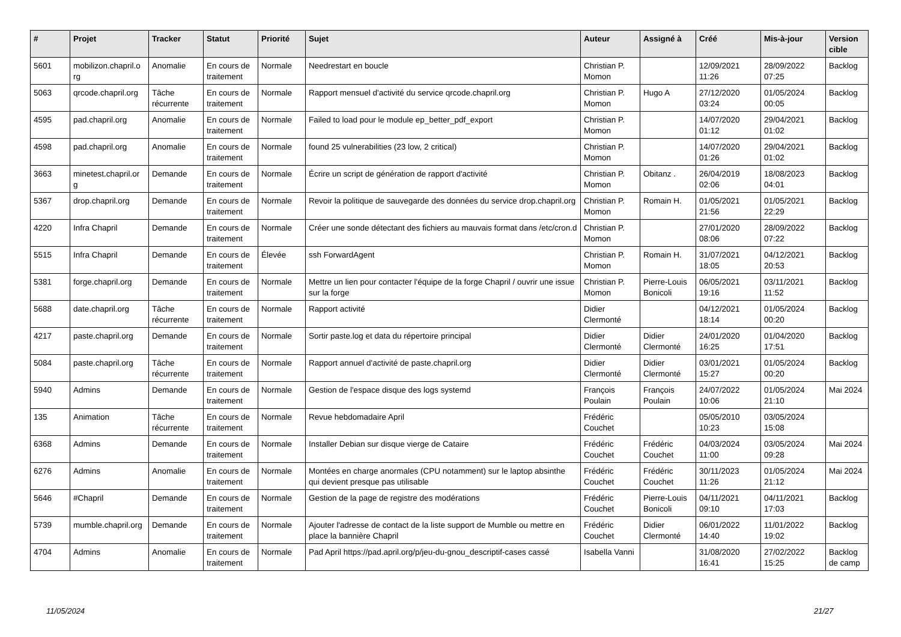| # | Projet | Tracker | Statut | Priorité | Sujet | Auteur | Assigné à | Créé | Mis-à-jour | Version cible |
| --- | --- | --- | --- | --- | --- | --- | --- | --- | --- | --- |
| 5601 | mobilizon.chapril.o rg | Anomalie | En cours de traitement | Normale | Needrestart en boucle | Christian P. Momon | | 12/09/2021 11:26 | 28/09/2022 07:25 | Backlog |
| 5063 | qrcode.chapril.org | Tâche récurrente | En cours de traitement | Normale | Rapport mensuel d'activité du service qrcode.chapril.org | Christian P. Momon | Hugo A | 27/12/2020 03:24 | 01/05/2024 00:05 | Backlog |
| 4595 | pad.chapril.org | Anomalie | En cours de traitement | Normale | Failed to load pour le module ep_better_pdf_export | Christian P. Momon | | 14/07/2020 01:12 | 29/04/2021 01:02 | Backlog |
| 4598 | pad.chapril.org | Anomalie | En cours de traitement | Normale | found 25 vulnerabilities (23 low, 2 critical) | Christian P. Momon | | 14/07/2020 01:26 | 29/04/2021 01:02 | Backlog |
| 3663 | minetest.chapril.or g | Demande | En cours de traitement | Normale | Écrire un script de génération de rapport d'activité | Christian P. Momon | Obitanz . | 26/04/2019 02:06 | 18/08/2023 04:01 | Backlog |
| 5367 | drop.chapril.org | Demande | En cours de traitement | Normale | Revoir la politique de sauvegarde des données du service drop.chapril.org | Christian P. Momon | Romain H. | 01/05/2021 21:56 | 01/05/2021 22:29 | Backlog |
| 4220 | Infra Chapril | Demande | En cours de traitement | Normale | Créer une sonde détectant des fichiers au mauvais format dans /etc/cron.d | Christian P. Momon | | 27/01/2020 08:06 | 28/09/2022 07:22 | Backlog |
| 5515 | Infra Chapril | Demande | En cours de traitement | Élevée | ssh ForwardAgent | Christian P. Momon | Romain H. | 31/07/2021 18:05 | 04/12/2021 20:53 | Backlog |
| 5381 | forge.chapril.org | Demande | En cours de traitement | Normale | Mettre un lien pour contacter l'équipe de la forge Chapril / ouvrir une issue sur la forge | Christian P. Momon | Pierre-Louis Bonicoli | 06/05/2021 19:16 | 03/11/2021 11:52 | Backlog |
| 5688 | date.chapril.org | Tâche récurrente | En cours de traitement | Normale | Rapport activité | Didier Clermonté | | 04/12/2021 18:14 | 01/05/2024 00:20 | Backlog |
| 4217 | paste.chapril.org | Demande | En cours de traitement | Normale | Sortir paste.log et data du répertoire principal | Didier Clermonté | Didier Clermonté | 24/01/2020 16:25 | 01/04/2020 17:51 | Backlog |
| 5084 | paste.chapril.org | Tâche récurrente | En cours de traitement | Normale | Rapport annuel d'activité de paste.chapril.org | Didier Clermonté | Didier Clermonté | 03/01/2021 15:27 | 01/05/2024 00:20 | Backlog |
| 5940 | Admins | Demande | En cours de traitement | Normale | Gestion de l'espace disque des logs systemd | François Poulain | François Poulain | 24/07/2022 10:06 | 01/05/2024 21:10 | Mai 2024 |
| 135 | Animation | Tâche récurrente | En cours de traitement | Normale | Revue hebdomadaire April | Frédéric Couchet | | 05/05/2010 10:23 | 03/05/2024 15:08 | |
| 6368 | Admins | Demande | En cours de traitement | Normale | Installer Debian sur disque vierge de Cataire | Frédéric Couchet | Frédéric Couchet | 04/03/2024 11:00 | 03/05/2024 09:28 | Mai 2024 |
| 6276 | Admins | Anomalie | En cours de traitement | Normale | Montées en charge anormales (CPU notamment) sur le laptop absinthe qui devient presque pas utilisable | Frédéric Couchet | Frédéric Couchet | 30/11/2023 11:26 | 01/05/2024 21:12 | Mai 2024 |
| 5646 | #Chapril | Demande | En cours de traitement | Normale | Gestion de la page de registre des modérations | Frédéric Couchet | Pierre-Louis Bonicoli | 04/11/2021 09:10 | 04/11/2021 17:03 | Backlog |
| 5739 | mumble.chapril.org | Demande | En cours de traitement | Normale | Ajouter l'adresse de contact de la liste support de Mumble ou mettre en place la bannière Chapril | Frédéric Couchet | Didier Clermonté | 06/01/2022 14:40 | 11/01/2022 19:02 | Backlog |
| 4704 | Admins | Anomalie | En cours de traitement | Normale | Pad April https://pad.april.org/p/jeu-du-gnou_descriptif-cases cassé | Isabella Vanni | | 31/08/2020 16:41 | 27/02/2022 15:25 | Backlog de camp |
11/05/2024 21/27